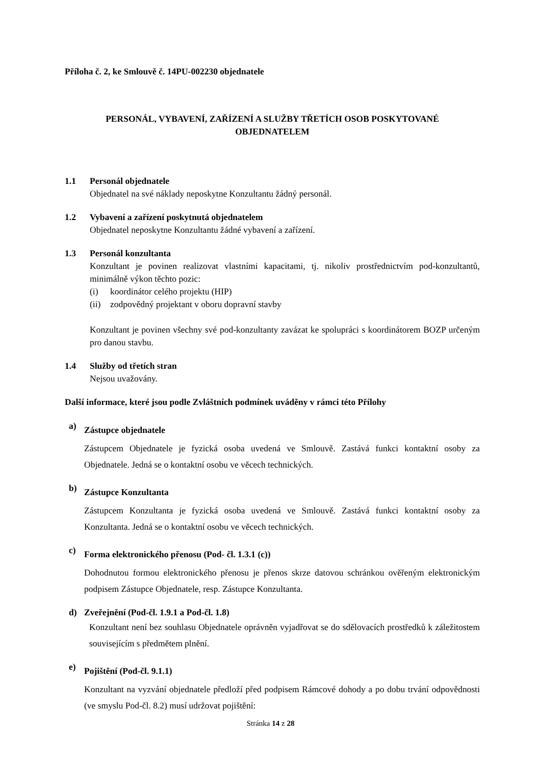Příloha č. 2, ke Smlouvě č. 14PU-002230 objednatele
PERSONÁL, VYBAVENÍ, ZAŘÍZENÍ A SLUŽBY TŘETÍCH OSOB POSKYTOVANÉ
OBJEDNATELEM
1.1 Personál objednatele
Objednatel na své náklady neposkytne Konzultantu žádný personál.
1.2 Vybavení a zařízení poskytnutá objednatelem
Objednatel neposkytne Konzultantu žádné vybavení a zařízení.
1.3 Personál konzultanta
Konzultant je povinen realizovat vlastními kapacitami, tj. nikoliv prostřednictvím pod-konzultantů, minimálně výkon těchto pozic:
(i) koordinátor celého projektu (HIP)
(ii) zodpovědný projektant v oboru dopravní stavby
Konzultant je povinen všechny své pod-konzultanty zavázat ke spolupráci s koordinátorem BOZP určeným pro danou stavbu.
1.4 Služby od třetích stran
Nejsou uvažovány.
Další informace, které jsou podle Zvláštních podmínek uváděny v rámci této Přílohy
a)
Zástupce objednatele
Zástupcem Objednatele je fyzická osoba uvedená ve Smlouvě. Zastává funkci kontaktní osoby za Objednatele. Jedná se o kontaktní osobu ve věcech technických.
b)
Zástupce Konzultanta
Zástupcem Konzultanta je fyzická osoba uvedená ve Smlouvě. Zastává funkci kontaktní osoby za Konzultanta. Jedná se o kontaktní osobu ve věcech technických.
c)
Forma elektronického přenosu (Pod- čl. 1.3.1 (c))
Dohodnutou formou elektronického přenosu je přenos skrze datovou schránkou ověřeným elektronickým podpisem Zástupce Objednatele, resp. Zástupce Konzultanta.
d) Zveřejnění (Pod-čl. 1.9.1 a Pod-čl. 1.8)
Konzultant není bez souhlasu Objednatele oprávněn vyjadřovat se do sdělovacích prostředků k záležitostem souvisejícím s předmětem plnění.
e)
Pojištění (Pod-čl. 9.1.1)
Konzultant na vyzvání objednatele předloží před podpisem Rámcové dohody a po dobu trvání odpovědnosti (ve smyslu Pod-čl. 8.2) musí udržovat pojištění:
Stránka 14 z 28